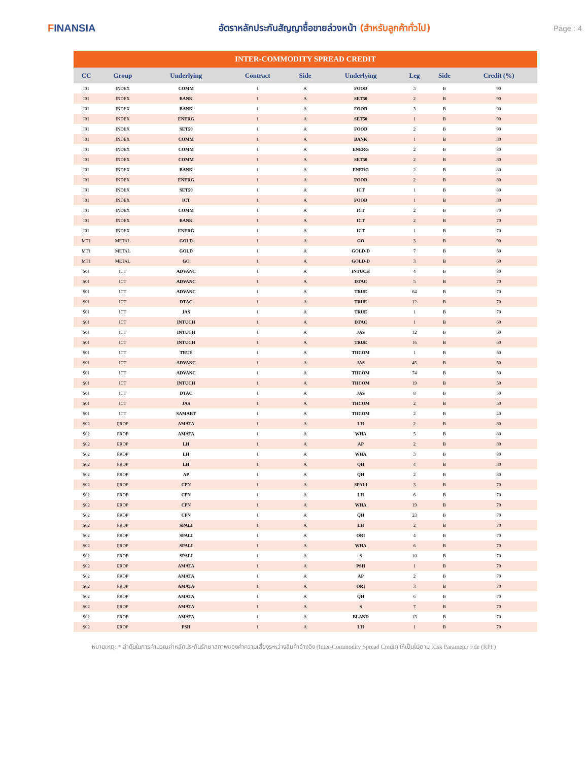FINANSIA
อัตราหลักประกันสัญญาซื้อขายล่วงหน้า (สำหรับลูกค้าทั่วไป)
Page : 4
| INTER-COMMODITY SPREAD CREDIT | | | | | | | | |
| --- | --- | --- | --- | --- | --- | --- | --- | --- |
| CC | Group | Underlying | Contract | Side | Underlying | Leg | Side | Credit (%) |
| I01 | INDEX | COMM | 1 | A | FOOD | 3 | B | 90 |
| I01 | INDEX | BANK | 1 | A | SET50 | 2 | B | 90 |
| I01 | INDEX | BANK | 1 | A | FOOD | 3 | B | 90 |
| I01 | INDEX | ENERG | 1 | A | SET50 | 1 | B | 90 |
| I01 | INDEX | SET50 | 1 | A | FOOD | 2 | B | 90 |
| I01 | INDEX | COMM | 1 | A | BANK | 1 | B | 80 |
| I01 | INDEX | COMM | 1 | A | ENERG | 2 | B | 80 |
| I01 | INDEX | COMM | 1 | A | SET50 | 2 | B | 80 |
| I01 | INDEX | BANK | 1 | A | ENERG | 2 | B | 80 |
| I01 | INDEX | ENERG | 1 | A | FOOD | 2 | B | 80 |
| I01 | INDEX | SET50 | 1 | A | ICT | 1 | B | 80 |
| I01 | INDEX | ICT | 1 | A | FOOD | 1 | B | 80 |
| I01 | INDEX | COMM | 1 | A | ICT | 2 | B | 70 |
| I01 | INDEX | BANK | 1 | A | ICT | 2 | B | 70 |
| I01 | INDEX | ENERG | 1 | A | ICT | 1 | B | 70 |
| MT1 | METAL | GOLD | 1 | A | GO | 3 | B | 90 |
| MT1 | METAL | GOLD | 1 | A | GOLD-D | 7 | B | 60 |
| MT1 | METAL | GO | 1 | A | GOLD-D | 3 | B | 60 |
| S01 | ICT | ADVANC | 1 | A | INTUCH | 4 | B | 80 |
| S01 | ICT | ADVANC | 1 | A | DTAC | 5 | B | 70 |
| S01 | ICT | ADVANC | 1 | A | TRUE | 64 | B | 70 |
| S01 | ICT | DTAC | 1 | A | TRUE | 12 | B | 70 |
| S01 | ICT | JAS | 1 | A | TRUE | 1 | B | 70 |
| S01 | ICT | INTUCH | 1 | A | DTAC | 1 | B | 60 |
| S01 | ICT | INTUCH | 1 | A | JAS | 12 | B | 60 |
| S01 | ICT | INTUCH | 1 | A | TRUE | 16 | B | 60 |
| S01 | ICT | TRUE | 1 | A | THCOM | 1 | B | 60 |
| S01 | ICT | ADVANC | 1 | A | JAS | 45 | B | 50 |
| S01 | ICT | ADVANC | 1 | A | THCOM | 74 | B | 50 |
| S01 | ICT | INTUCH | 1 | A | THCOM | 19 | B | 50 |
| S01 | ICT | DTAC | 1 | A | JAS | 8 | B | 50 |
| S01 | ICT | JAS | 1 | A | THCOM | 2 | B | 50 |
| S01 | ICT | SAMART | 1 | A | THCOM | 2 | B | 40 |
| S02 | PROP | AMATA | 1 | A | LH | 2 | B | 80 |
| S02 | PROP | AMATA | 1 | A | WHA | 5 | B | 80 |
| S02 | PROP | LH | 1 | A | AP | 2 | B | 80 |
| S02 | PROP | LH | 1 | A | WHA | 3 | B | 80 |
| S02 | PROP | LH | 1 | A | QH | 4 | B | 80 |
| S02 | PROP | AP | 1 | A | QH | 2 | B | 80 |
| S02 | PROP | CPN | 1 | A | SPALI | 3 | B | 70 |
| S02 | PROP | CPN | 1 | A | LH | 6 | B | 70 |
| S02 | PROP | CPN | 1 | A | WHA | 19 | B | 70 |
| S02 | PROP | CPN | 1 | A | QH | 23 | B | 70 |
| S02 | PROP | SPALI | 1 | A | LH | 2 | B | 70 |
| S02 | PROP | SPALI | 1 | A | ORI | 4 | B | 70 |
| S02 | PROP | SPALI | 1 | A | WHA | 6 | B | 70 |
| S02 | PROP | SPALI | 1 | A | S | 10 | B | 70 |
| S02 | PROP | AMATA | 1 | A | PSH | 1 | B | 70 |
| S02 | PROP | AMATA | 1 | A | AP | 2 | B | 70 |
| S02 | PROP | AMATA | 1 | A | ORI | 3 | B | 70 |
| S02 | PROP | AMATA | 1 | A | QH | 6 | B | 70 |
| S02 | PROP | AMATA | 1 | A | S | 7 | B | 70 |
| S02 | PROP | AMATA | 1 | A | BLAND | 13 | B | 70 |
| S02 | PROP | PSH | 1 | A | LH | 1 | B | 70 |
หมายเหตุ: * ลำดับในการคำนวณค่าหลักประกันรักษาสภาพของค่าความเสี่ยงระหว่างสินค้าอ้างอิง (Inter-Commodity Spread Credit) ให้เป็นไปตาม Risk Parameter File (RPF)